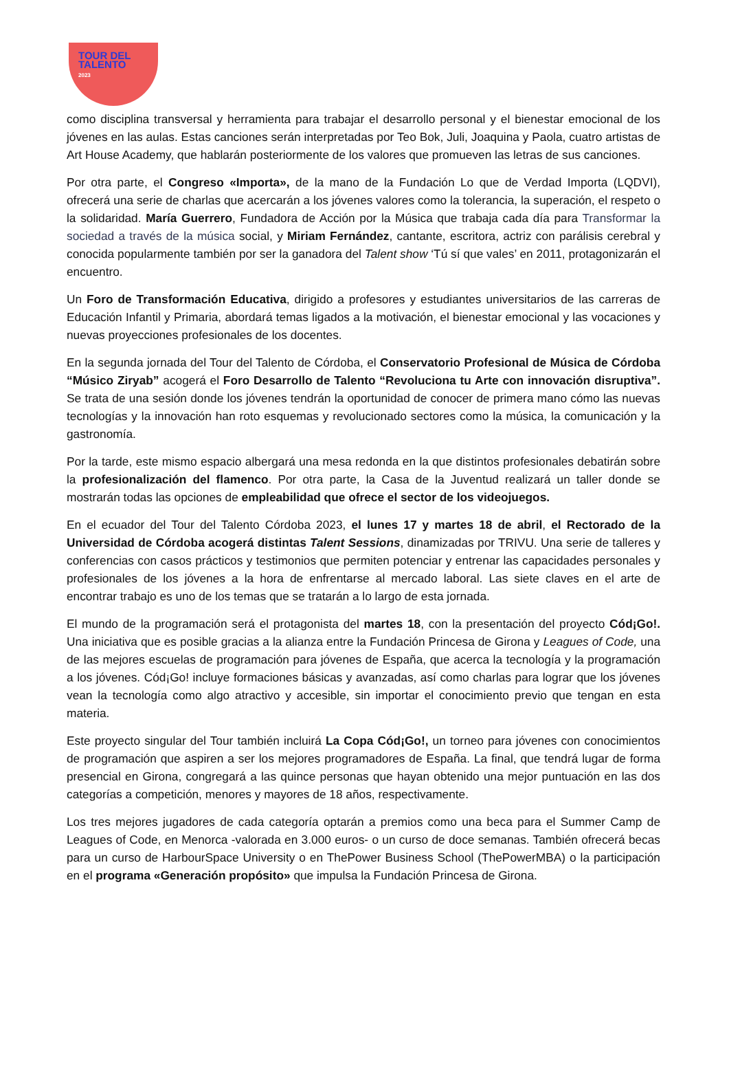TOUR DEL
TALENTO
2023
como disciplina transversal y herramienta para trabajar el desarrollo personal y el bienestar emocional de los jóvenes en las aulas. Estas canciones serán interpretadas por Teo Bok, Juli, Joaquina y Paola, cuatro artistas de Art House Academy, que hablarán posteriormente de los valores que promueven las letras de sus canciones.
Por otra parte, el Congreso «Importa», de la mano de la Fundación Lo que de Verdad Importa (LQDVI), ofrecerá una serie de charlas que acercarán a los jóvenes valores como la tolerancia, la superación, el respeto o la solidaridad. María Guerrero, Fundadora de Acción por la Música que trabaja cada día para Transformar la sociedad a través de la música social, y Miriam Fernández, cantante, escritora, actriz con parálisis cerebral y conocida popularmente también por ser la ganadora del Talent show ‘Tú sí que vales’ en 2011, protagonizarán el encuentro.
Un Foro de Transformación Educativa, dirigido a profesores y estudiantes universitarios de las carreras de Educación Infantil y Primaria, abordará temas ligados a la motivación, el bienestar emocional y las vocaciones y nuevas proyecciones profesionales de los docentes.
En la segunda jornada del Tour del Talento de Córdoba, el Conservatorio Profesional de Música de Córdoba “Músico Ziryab” acogerá el Foro Desarrollo de Talento “Revoluciona tu Arte con innovación disruptiva”. Se trata de una sesión donde los jóvenes tendrán la oportunidad de conocer de primera mano cómo las nuevas tecnologías y la innovación han roto esquemas y revolucionado sectores como la música, la comunicación y la gastronomía.
Por la tarde, este mismo espacio albergará una mesa redonda en la que distintos profesionales debatirán sobre la profesionalización del flamenco. Por otra parte, la Casa de la Juventud realizará un taller donde se mostrarán todas las opciones de empleabilidad que ofrece el sector de los videojuegos.
En el ecuador del Tour del Talento Córdoba 2023, el lunes 17 y martes 18 de abril, el Rectorado de la Universidad de Córdoba acogerá distintas Talent Sessions, dinamizadas por TRIVU. Una serie de talleres y conferencias con casos prácticos y testimonios que permiten potenciar y entrenar las capacidades personales y profesionales de los jóvenes a la hora de enfrentarse al mercado laboral. Las siete claves en el arte de encontrar trabajo es uno de los temas que se tratarán a lo largo de esta jornada.
El mundo de la programación será el protagonista del martes 18, con la presentación del proyecto Cód¡Go!. Una iniciativa que es posible gracias a la alianza entre la Fundación Princesa de Girona y Leagues of Code, una de las mejores escuelas de programación para jóvenes de España, que acerca la tecnología y la programación a los jóvenes. Cód¡Go! incluye formaciones básicas y avanzadas, así como charlas para lograr que los jóvenes vean la tecnología como algo atractivo y accesible, sin importar el conocimiento previo que tengan en esta materia.
Este proyecto singular del Tour también incluirá La Copa Cód¡Go!, un torneo para jóvenes con conocimientos de programación que aspiren a ser los mejores programadores de España. La final, que tendrá lugar de forma presencial en Girona, congregará a las quince personas que hayan obtenido una mejor puntuación en las dos categorías a competición, menores y mayores de 18 años, respectivamente.
Los tres mejores jugadores de cada categoría optarán a premios como una beca para el Summer Camp de Leagues of Code, en Menorca -valorada en 3.000 euros- o un curso de doce semanas. También ofrecerá becas para un curso de HarbourSpace University o en ThePower Business School (ThePowerMBA) o la participación en el programa «Generación propósito» que impulsa la Fundación Princesa de Girona.